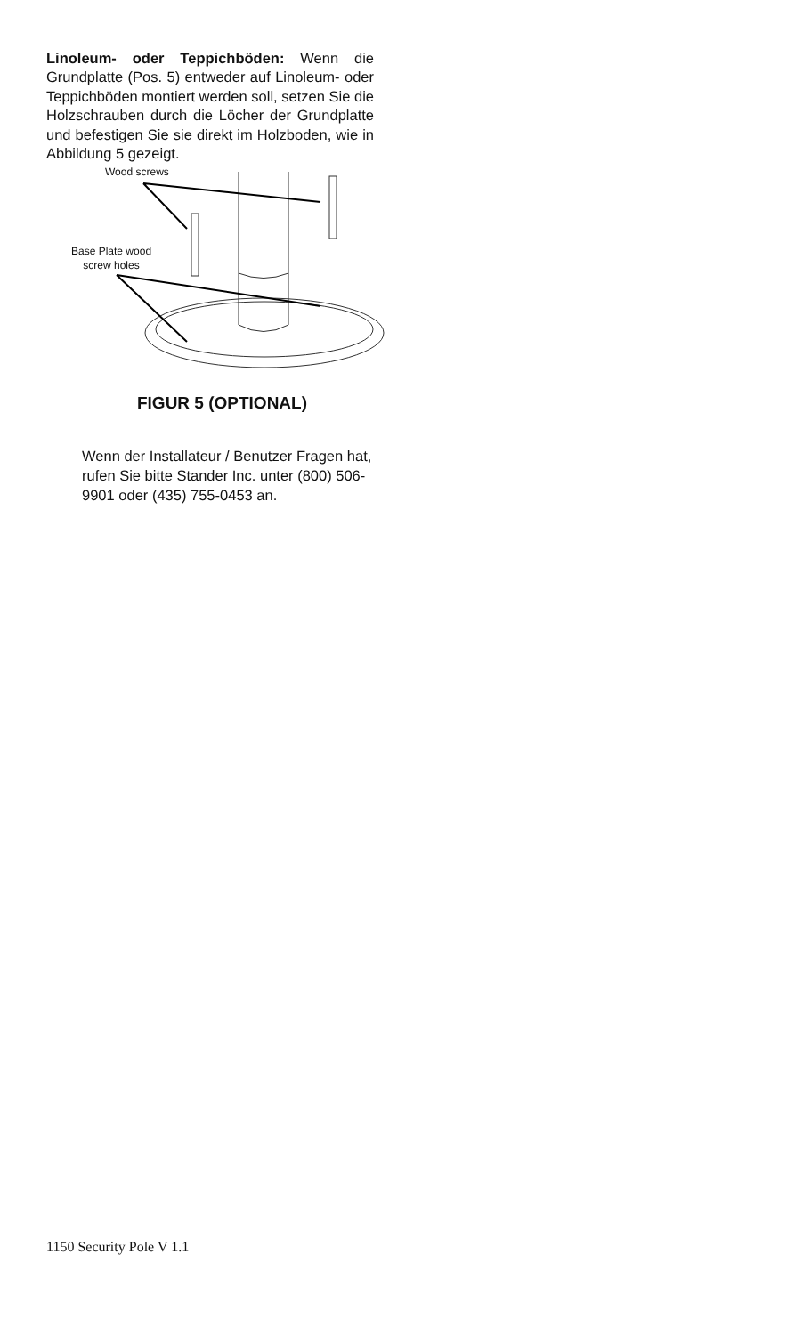Linoleum- oder Teppichböden: Wenn die Grundplatte (Pos. 5) entweder auf Linoleum- oder Teppichböden montiert werden soll, setzen Sie die Holzschrauben durch die Löcher der Grundplatte und befestigen Sie sie direkt im Holzboden, wie in Abbildung 5 gezeigt.
Wood screws
Base Plate wood
screw holes
FIGUR 5 (OPTIONAL)
Wenn der Installateur / Benutzer Fragen hat, rufen Sie bitte Stander Inc. unter (800) 506-9901 oder (435) 755-0453 an.
1150 Security Pole V 1.1